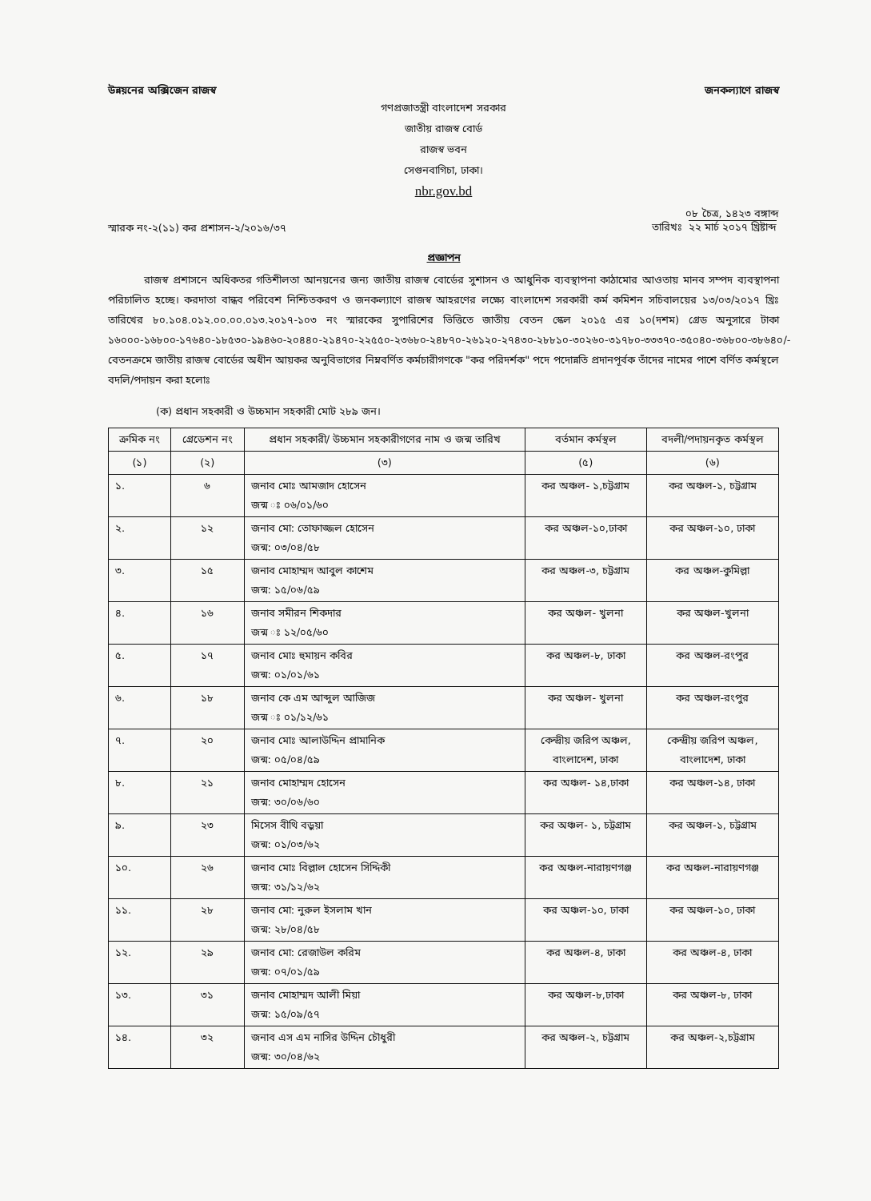উন্নয়নের অক্সিজেন রাজস্ব জনকল্যাণে রাজস্ব
গণপ্রজাতন্ত্রী বাংলাদেশ সরকার
জাতীয় রাজস্ব বোর্ড
রাজস্ব ভবন
সেগুনবাগিচা, ঢাকা।
nbr.gov.bd
স্মারক নং-২(১১) কর প্রশাসন-২/২০১৬/৩৭ তারিখঃ ০৮ চৈত্র, ১৪২৩ বঙ্গাব্দ
২২ মার্চ ২০১৭ খ্রিষ্টাব্দ
প্রজ্ঞাপন
রাজস্ব প্রশাসনে অধিকতর গতিশীলতা আনয়নের জন্য জাতীয় রাজস্ব বোর্ডের সুশাসন ও আধুনিক ব্যবস্থাপনা কাঠামোর আওতায় মানব সম্পদ ব্যবস্থাপনা পরিচালিত হচ্ছে। করদাতা বান্ধব পরিবেশ নিশ্চিতকরণ ও জনকল্যাণে রাজস্ব আহরণের লক্ষ্যে বাংলাদেশ সরকারী কর্ম কমিশন সচিবালয়ের ১৩/০৩/২০১৭ খ্রিঃ তারিখের ৮০.১০৪.০১২.০০.০০.০১৩.২০১৭-১০৩ নং স্মারকের সুপারিশের ভিত্তিতে জাতীয় বেতন স্কেল ২০১৫ এর ১০(দশম) গ্রেড অনুসারে টাকা ১৬০০০-১৬৮০০-১৭৬৪০-১৮৫৩০-১৯৪৬০-২০৪৪০-২১৪৭০-২২৫৫০-২৩৬৮০-২৪৮৭০-২৬১২০-২৭৪৩০-২৮৮১০-৩০২৬০-৩১৭৮০-৩৩৩৭০-৩৫০৪০-৩৬৮০০-৩৮৬৪০/- বেতনক্রমে জাতীয় রাজস্ব বোর্ডের অধীন আয়কর অনুবিভাগের নিম্নবর্ণিত কর্মচারীগণকে "কর পরিদর্শক" পদে পদোন্নতি প্রদানপূর্বক তাঁদের নামের পাশে বর্ণিত কর্মস্থলে বদলি/পদায়ন করা হলোঃ
(ক) প্রধান সহকারী ও উচ্চমান সহকারী মোট ২৮৯ জন।
| ক্রমিক নং | গ্রেডেশন নং | প্রধান সহকারী/ উচ্চমান সহকারীগণের নাম ও জন্ম তারিখ | বর্তমান কর্মস্থল | বদলী/পদায়নকৃত কর্মস্থল |
| --- | --- | --- | --- | --- |
| (১) | (২) | (৩) | (৫) | (৬) |
| ১. | ৬ | জনাব মোঃ আমজাদ হোসেন জন্ম ঃ ০৬/০১/৬০ | কর অঞ্চল- ১,চট্টগ্রাম | কর অঞ্চল-১, চট্টগ্রাম |
| ২. | ১২ | জনাব মো: তোফাজ্জল হোসেন জন্ম: ০৩/০৪/৫৮ | কর অঞ্চল-১০,ঢাকা | কর অঞ্চল-১০, ঢাকা |
| ৩. | ১৫ | জনাব মোহাম্মদ আবুল কাশেম জন্ম: ১৫/০৬/৫৯ | কর অঞ্চল-৩, চট্টগ্রাম | কর অঞ্চল-কুমিল্লা |
| ৪. | ১৬ | জনাব সমীরন শিকদার জন্ম ঃ ১২/০৫/৬০ | কর অঞ্চল- খুলনা | কর অঞ্চল-খুলনা |
| ৫. | ১৭ | জনাব মোঃ হুমায়ন কবির জন্ম: ০১/০১/৬১ | কর অঞ্চল-৮, ঢাকা | কর অঞ্চল-রংপুর |
| ৬. | ১৮ | জনাব কে এম আব্দুল আজিজ জন্ম ঃ ০১/১২/৬১ | কর অঞ্চল- খুলনা | কর অঞ্চল-রংপুর |
| ৭. | ২০ | জনাব মোঃ আলাউদ্দিন প্রামানিক জন্ম: ০৫/০৪/৫৯ | কেন্দ্রীয় জরিপ অঞ্চল, বাংলাদেশ, ঢাকা | কেন্দ্রীয় জরিপ অঞ্চল, বাংলাদেশ, ঢাকা |
| ৮. | ২১ | জনাব মোহাম্মদ হোসেন জন্ম: ৩০/০৬/৬০ | কর অঞ্চল- ১৪,ঢাকা | কর অঞ্চল-১৪, ঢাকা |
| ৯. | ২৩ | মিসেস বীথি বড়ুয়া জন্ম: ০১/০৩/৬২ | কর অঞ্চল- ১, চট্টগ্রাম | কর অঞ্চল-১, চট্টগ্রাম |
| ১০. | ২৬ | জনাব মোঃ বিল্লাল হোসেন সিদ্দিকী জন্ম: ৩১/১২/৬২ | কর অঞ্চল-নারায়ণগঞ্জ | কর অঞ্চল-নারায়ণগঞ্জ |
| ১১. | ২৮ | জনাব মো: নুরুল ইসলাম খান জন্ম: ২৮/০৪/৫৮ | কর অঞ্চল-১০, ঢাকা | কর অঞ্চল-১০, ঢাকা |
| ১২. | ২৯ | জনাব মো: রেজাউল করিম জন্ম: ০৭/০১/৫৯ | কর অঞ্চল-৪, ঢাকা | কর অঞ্চল-৪, ঢাকা |
| ১৩. | ৩১ | জনাব মোহাম্মদ আলী মিয়া জন্ম: ১৫/০৯/৫৭ | কর অঞ্চল-৮,ঢাকা | কর অঞ্চল-৮, ঢাকা |
| ১৪. | ৩২ | জনাব এস এম নাসির উদ্দিন চৌধুরী জন্ম: ৩০/০৪/৬২ | কর অঞ্চল-২, চট্টগ্রাম | কর অঞ্চল-২,চট্টগ্রাম |